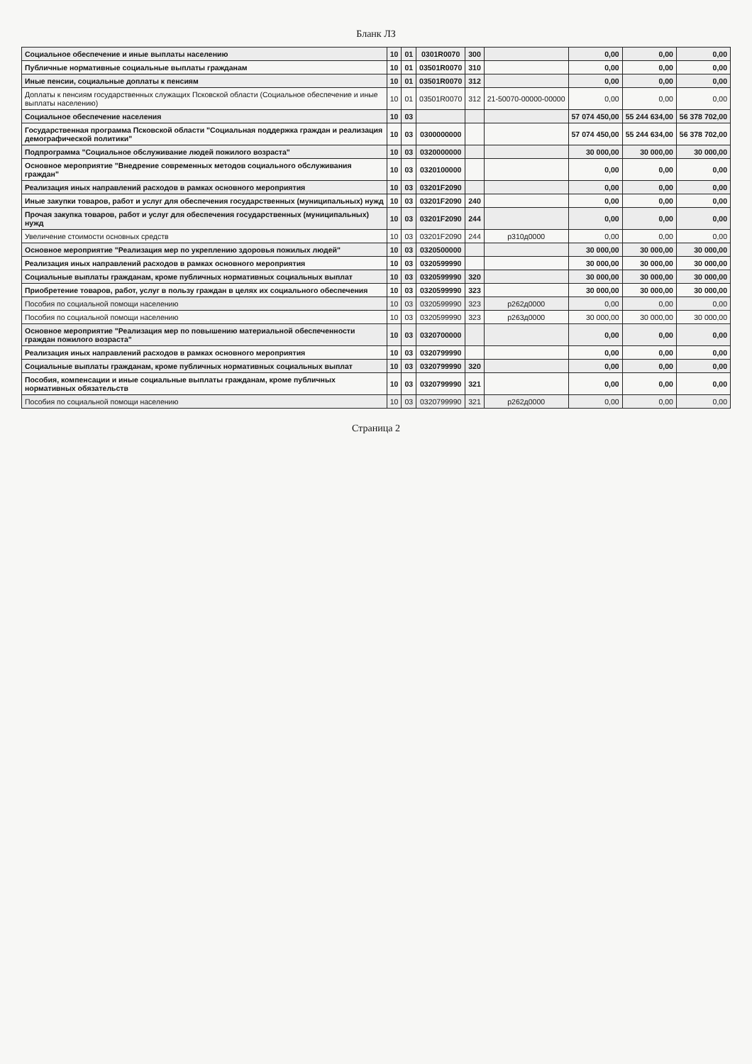Бланк ЛЗ
| Социальное обеспечение и иные выплаты населению | 10 | 01 | 0301R0070 | 300 | | 0,00 | 0,00 | 0,00 |
| Публичные нормативные социальные выплаты гражданам | 10 | 01 | 03501R0070 | 310 | | 0,00 | 0,00 | 0,00 |
| Иные пенсии, социальные доплаты к пенсиям | 10 | 01 | 03501R0070 | 312 | | 0,00 | 0,00 | 0,00 |
| Доплаты к пенсиям государственных служащих Псковской области (Социальное обеспечение и иные выплаты населению) | 10 | 01 | 03501R0070 | 312 | 21-50070-00000-00000 | 0,00 | 0,00 | 0,00 |
| Социальное обеспечение населения | 10 | 03 | | | | 57 074 450,00 | 55 244 634,00 | 56 378 702,00 |
| Государственная программа Псковской области "Социальная поддержка граждан и реализация демографической политики" | 10 | 03 | 0300000000 | | | 57 074 450,00 | 55 244 634,00 | 56 378 702,00 |
| Подпрограмма "Социальное обслуживание людей пожилого возраста" | 10 | 03 | 0320000000 | | | 30 000,00 | 30 000,00 | 30 000,00 |
| Основное мероприятие "Внедрение современных методов социального обслуживания граждан" | 10 | 03 | 0320100000 | | | 0,00 | 0,00 | 0,00 |
| Реализация иных направлений расходов в рамках основного мероприятия | 10 | 03 | 03201F2090 | | | 0,00 | 0,00 | 0,00 |
| Иные закупки товаров, работ и услуг для обеспечения государственных (муниципальных) нужд | 10 | 03 | 03201F2090 | 240 | | 0,00 | 0,00 | 0,00 |
| Прочая закупка товаров, работ и услуг для обеспечения государственных (муниципальных) нужд | 10 | 03 | 03201F2090 | 244 | | 0,00 | 0,00 | 0,00 |
| Увеличение стоимости основных средств | 10 | 03 | 03201F2090 | 244 | р310д0000 | 0,00 | 0,00 | 0,00 |
| Основное мероприятие "Реализация мер по укреплению здоровья пожилых людей" | 10 | 03 | 0320500000 | | | 30 000,00 | 30 000,00 | 30 000,00 |
| Реализация иных направлений расходов в рамках основного мероприятия | 10 | 03 | 0320599990 | | | 30 000,00 | 30 000,00 | 30 000,00 |
| Социальные выплаты гражданам, кроме публичных нормативных социальных выплат | 10 | 03 | 0320599990 | 320 | | 30 000,00 | 30 000,00 | 30 000,00 |
| Приобретение товаров, работ, услуг в пользу граждан в целях их социального обеспечения | 10 | 03 | 0320599990 | 323 | | 30 000,00 | 30 000,00 | 30 000,00 |
| Пособия по социальной помощи населению | 10 | 03 | 0320599990 | 323 | р262д0000 | 0,00 | 0,00 | 0,00 |
| Пособия по социальной помощи населению | 10 | 03 | 0320599990 | 323 | р263д0000 | 30 000,00 | 30 000,00 | 30 000,00 |
| Основное мероприятие "Реализация мер по повышению материальной обеспеченности граждан пожилого возраста" | 10 | 03 | 0320700000 | | | 0,00 | 0,00 | 0,00 |
| Реализация иных направлений расходов в рамках основного мероприятия | 10 | 03 | 0320799990 | | | 0,00 | 0,00 | 0,00 |
| Социальные выплаты гражданам, кроме публичных нормативных социальных выплат | 10 | 03 | 0320799990 | 320 | | 0,00 | 0,00 | 0,00 |
| Пособия, компенсации и иные социальные выплаты гражданам, кроме публичных нормативных обязательств | 10 | 03 | 0320799990 | 321 | | 0,00 | 0,00 | 0,00 |
| Пособия по социальной помощи населению | 10 | 03 | 0320799990 | 321 | р262д0000 | 0,00 | 0,00 | 0,00 |
Страница 2